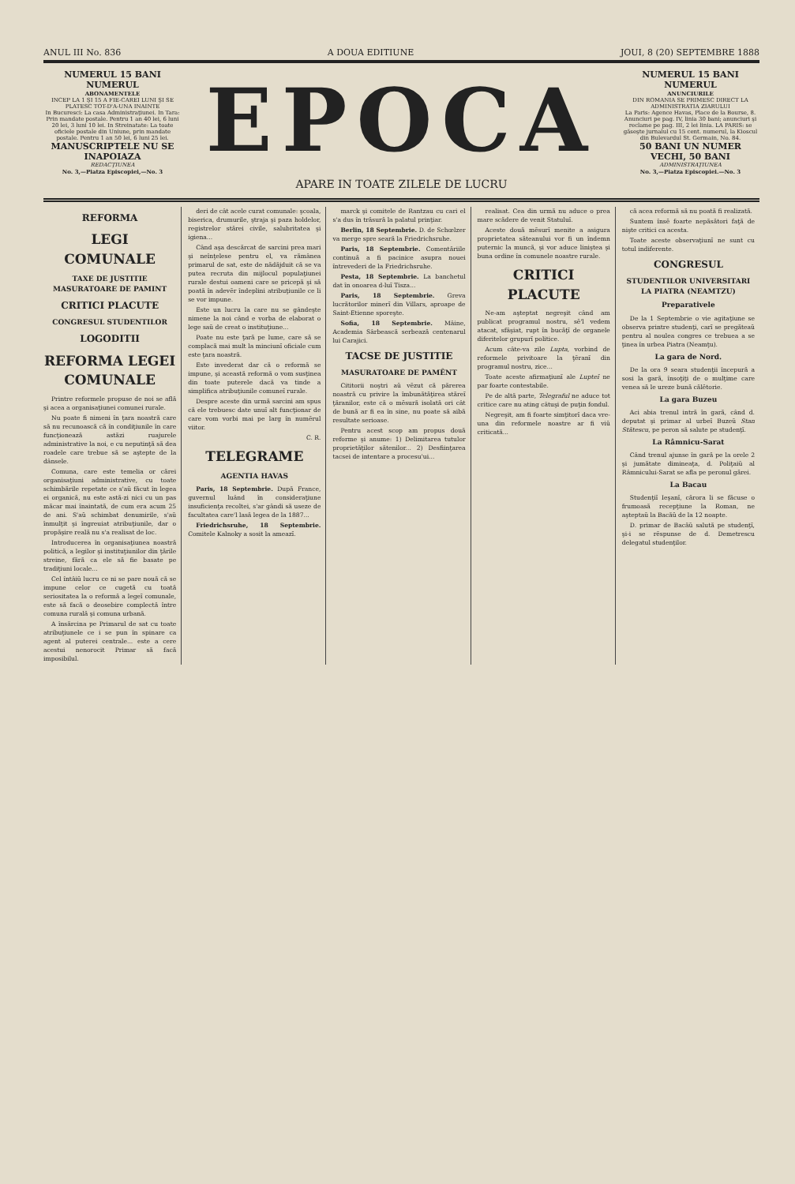ANUL III No. 836 A DOUA EDITIUNE JOUI, 8 (20) SEPTEMBRE 1888
NUMERUL 15 BANI NUMERUL
ABONAMENTELE
INCEP LA 1 ŞI 15 A FIE-CAREI LUNI ŞI SE PLATESC TOT-D'A-UNA INAINTE
In Bucuresci: La casa Administraţiunei. In Tara: Prin mandate postale. Pentru 1 an 40 lei, 6 luni 20 lei, 3 luni 10 lei. In Streinatate: La toate oficiele postale din Uniune, prin mandate postale. Pentru 1 an 50 lei, 6 luni 25 lei.
MANUSCRIPTELE NU SE INAPOIAZA
REDACŢIUNEA
No. 3,—Piatza Episcopiei,—No. 3
EPOCA
APARE IN TOATE ZILELE DE LUCRU
NUMERUL 15 BANI NUMERUL
ANUNCIURILE
DIN ROMANIA SE PRIMESC DIRECT LA ADMINISTRATIA ZIARULUI
La Paris: Agence Havas, Place de la Bourse, 8. Anunciuri pe pag. IV, linia 30 bani; anunciuri şi reclame pe pag. III, 2 lei linia. LA PARIS: se găseşte jurnalul cu 15 cent. numerul, la Kioscul din Bulevardul St. Germain, No. 84.
50 BANI UN NUMER VECHI, 50 BANI
ADMINISTRAŢIUNEA
No. 3,—Piatza Episcopiei.—No. 3
REFORMA
LEGI COMUNALE
TAXE DE JUSTITIE
MASURATOARE DE PAMINT
CRITICI PLACUTE
CONGRESUL STUDENTILOR
LOGODITII
REFORMA LEGEI COMUNALE
Printre reformele propuse de noi se află şi acea a organisaţiunei comunei rurale.
Nu poate fi nimeni în ţara noastră care să nu recunoască că în condiţiunile în care funcţionează astăzi ruajurele administrative la noi, e cu neputinţă să dea roadele care trebue să se aştepte de la dânsele.
Comuna, care este temelia or cărei organisaţiuni administrative, cu toate schimbările repetate ce s'aŭ făcut în legea ei organică, nu este astă-zi nici cu un pas măcar mai înaintată, de cum era acum 25 de ani. S'aŭ schimbat denumirile, s'aŭ înmulţit şi îngreuiat atribuţiunile, dar o propăşire reală nu s'a realisat de loc.
Introducerea în organisaţiunea noastră politică, a legilor şi instituţiunilor din ţările streine, fără ca ele să fie basate pe tradiţiuni locale...
Cel întâiŭ lucru ce ni se pare nouă că se impune celor ce cugetă cu toată seriositatea la o reformă a legeĭ comunale, este să facă o deosebire complectă între comuna rurală şi comuna urbană.
A însărcina pe Primarul de sat cu toate atribuţiunele ce i se pun în spinare ca agent al puterei centrale... este a cere acestui nenorocit Primar să facă imposibilul.
deri de cât acele curat comunale: şcoala, biserica, drumurile, ştraja şi paza holdelor, registrelor stărei civile, salubritatea şi igiena...
Când aşa descărcat de sarcini prea mari şi neînţelese pentru el, va rămânea primarul de sat, este de nădăjduit că se va putea recruta din mijlocul populaţiunei rurale destui oameni care se pricepă şi să poată în adevĕr îndeplini atribuţiunile ce li se vor impune.
Este un lucru la care nu se gândeşte nimene la noi când e vorba de elaborat o lege saŭ de creat o instituţiune...
Poate nu este ţară pe lume, care să se complacă mai mult la minciunĭ oficiale cum este ţara noastră.
Este invederat dar că o reformă se impune, şi această reformă o vom susţinea din toate puterele dacă va tinde a simplifica atribuţiunile comuneĭ rurale.
Despre aceste din urmă sarcini am spus că ele trebuesc date unuĭ alt funcţionar de care vom vorbi mai pe larg în numĕrul viitor.
C. R.
TELEGRAME
AGENTIA HAVAS
Paris, 18 Septembrie. După France, guvernul luând în consideraţiune insuficienţa recoltei, s'ar gândi să useze de facultatea care'l lasă legea de la 1887...
Friedrichsruhe, 18 Septembrie. Comitele Kalnoky a sosit la ameazĭ.
marck şi comitele de Rantzau cu cari el s'a dus în trăsură la palatul prinţiar.
Berlin, 18 Septembrie. D. de Schœlzer va merge spre seară la Friedrichsruhe.
Paris, 18 Septembrie. Comentăriile continuă a fi pacinice asupra nouei întrevederi de la Friedrichsruhe.
Pesta, 18 Septembrie. La banchetul dat în onoarea d-luĭ Tisza...
Paris, 18 Septembrie. Greva lucrătorilor minerĭ din Villars, aproape de Saint-Etienne sporeşte.
Sofia, 18 Septembrie. Mâine, Academia Sârbească serbează centenarul lui Carajici.
TACSE DE JUSTITIE
MASURATOARE DE PAMÊNT
Cititorii noştri aŭ vĕzut că părerea noastră cu privire la îmbunătăţirea stăreĭ ţăranilor, este că o mĕsură isolată ori cât de bună ar fi ea în sine, nu poate să aibă resultate serioase.
Pentru acest scop am propus două reforme şi anume: 1) Delimitarea tutulor proprietăţilor sătenilor... 2) Desfiinţarea tacsei de intentare a procesu'ui...
realisat. Cea din urmă nu aduce o prea mare scădere de venit Statuluĭ.
Aceste două mĕsurĭ menite a asigura proprietatea săteanului vor fi un îndemn puternic la muncă, şi vor aduce liniştea şi buna ordine în comunele noastre rurale.
CRITICI PLACUTE
Ne-am aşteptat negreşit când am publicat programul nostru, sĕ'l vedem atacat, sfâşiat, rupt în bucăţĭ de organele diferitelor grupurĭ politice.
Acum câte-va zile Lupta, vorbind de reformele privitoare la ţĕranĭ din programul nostru, zice...
Toate aceste afirmaţiunĭ ale Lupteĭ ne par foarte contestabile.
Pe de altă parte, Telegraful ne aduce tot critice care nu ating câtuşi de puţin fondul.
Negreşit, am fi foarte simţitorĭ daca vre-una din reformele noastre ar fi viŭ criticată...
că acea reformă să nu poată fi realizată.
Suntem însĕ foarte nepăsători faţă de nişte critici ca acesta.
Toate aceste observaţiunĭ ne sunt cu totul indiferente.
CONGRESUL
STUDENTILOR UNIVERSITARI
LA PIATRA (NEAMTZU)
Preparativele
De la 1 Septembrie o vie agitaţiune se observa printre studenţi, carĭ se pregăteaŭ pentru al noulea congres ce trebuea a se ţinea în urbea Piatra (Neamţu).
La gara de Nord.
De la ora 9 seara studenţii începură a sosi la gară, însoţiţi de o mulţime care venea să le ureze bună călĕtorie.
La gara Buzeu
Aci abia trenul intră în gară, când d. deputat şi primar al urbeĭ Buzeŭ Stan Stătescu, pe peron să salute pe studenţĭ.
La Râmnicu-Sarat
Când trenul ajunse în gară pe la orele 2 şi jumătate dimineaţa, d. Poliţaiŭ al Râmnicului-Sarat se afla pe peronul gărei.
La Bacau
Studenţiĭ Ieşanĭ, cărora li se făcuse o frumoasă recepţiune la Roman, ne aşteptaŭ la Bacăŭ de la 12 noapte.
D. primar de Bacăŭ salută pe studenţĭ, şi-i se rĕspunse de d. Demetrescu delegatul studenţilor.